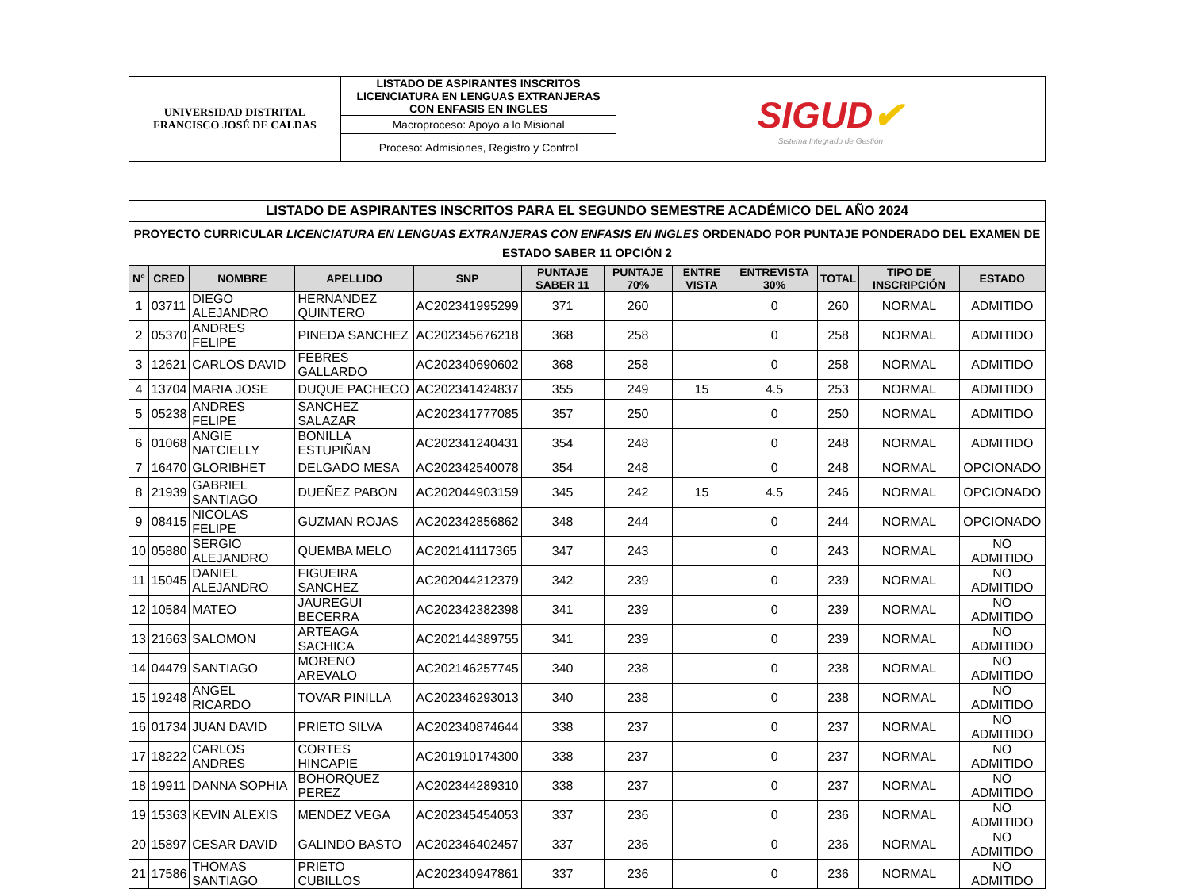| UNIVERSIDAD DISTRITAL FRANCISCO JOSÉ DE CALDAS | LISTADO DE ASPIRANTES INSCRITOS LICENCIATURA EN LENGUAS EXTRANJERAS CON ENFASIS EN INGLES | SIGUD ✔ Sistema Integrado de Gestión |
| | Macroproceso: Apoyo a lo Misional | |
| | Proceso: Admisiones, Registro y Control | |
| LISTADO DE ASPIRANTES INSCRITOS PARA EL SEGUNDO SEMESTRE ACADÉMICO DEL AÑO 2024 | | | | | | | | | | | |
| PROYECTO CURRICULAR LICENCIATURA EN LENGUAS EXTRANJERAS CON ENFASIS EN INGLES ORDENADO POR PUNTAJE PONDERADO DEL EXAMEN DE ESTADO SABER 11 OPCIÓN 2 | | | | | | | | | | | |
| N° | CRED | NOMBRE | APELLIDO | SNP | PUNTAJE SABER 11 | PUNTAJE 70% | ENTRE VISTA | ENTREVISTA 30% | TOTAL | TIPO DE INSCRIPCIÓN | ESTADO |
| 1 | 03711 | DIEGO ALEJANDRO | HERNANDEZ QUINTERO | AC202341995299 | 371 | 260 | | 0 | 260 | NORMAL | ADMITIDO |
| 2 | 05370 | ANDRES FELIPE | PINEDA SANCHEZ | AC202345676218 | 368 | 258 | | 0 | 258 | NORMAL | ADMITIDO |
| 3 | 12621 | CARLOS DAVID | FEBRES GALLARDO | AC202340690602 | 368 | 258 | | 0 | 258 | NORMAL | ADMITIDO |
| 4 | 13704 | MARIA JOSE | DUQUE PACHECO | AC202341424837 | 355 | 249 | 15 | 4.5 | 253 | NORMAL | ADMITIDO |
| 5 | 05238 | ANDRES FELIPE | SANCHEZ SALAZAR | AC202341777085 | 357 | 250 | | 0 | 250 | NORMAL | ADMITIDO |
| 6 | 01068 | ANGIE NATCIELLY | BONILLA ESTUPIÑAN | AC202341240431 | 354 | 248 | | 0 | 248 | NORMAL | ADMITIDO |
| 7 | 16470 | GLORIBHET | DELGADO MESA | AC202342540078 | 354 | 248 | | 0 | 248 | NORMAL | OPCIONADO |
| 8 | 21939 | GABRIEL SANTIAGO | DUEÑEZ PABON | AC202044903159 | 345 | 242 | 15 | 4.5 | 246 | NORMAL | OPCIONADO |
| 9 | 08415 | NICOLAS FELIPE | GUZMAN ROJAS | AC202342856862 | 348 | 244 | | 0 | 244 | NORMAL | OPCIONADO |
| 10 | 05880 | SERGIO ALEJANDRO | QUEMBA MELO | AC202141117365 | 347 | 243 | | 0 | 243 | NORMAL | NO ADMITIDO |
| 11 | 15045 | DANIEL ALEJANDRO | FIGUEIRA SANCHEZ | AC202044212379 | 342 | 239 | | 0 | 239 | NORMAL | NO ADMITIDO |
| 12 | 10584 | MATEO | JAUREGUI BECERRA | AC202342382398 | 341 | 239 | | 0 | 239 | NORMAL | NO ADMITIDO |
| 13 | 21663 | SALOMON | ARTEAGA SACHICA | AC202144389755 | 341 | 239 | | 0 | 239 | NORMAL | NO ADMITIDO |
| 14 | 04479 | SANTIAGO | MORENO AREVALO | AC202146257745 | 340 | 238 | | 0 | 238 | NORMAL | NO ADMITIDO |
| 15 | 19248 | ANGEL RICARDO | TOVAR PINILLA | AC202346293013 | 340 | 238 | | 0 | 238 | NORMAL | NO ADMITIDO |
| 16 | 01734 | JUAN DAVID | PRIETO SILVA | AC202340874644 | 338 | 237 | | 0 | 237 | NORMAL | NO ADMITIDO |
| 17 | 18222 | CARLOS ANDRES | CORTES HINCAPIE | AC201910174300 | 338 | 237 | | 0 | 237 | NORMAL | NO ADMITIDO |
| 18 | 19911 | DANNA SOPHIA | BOHORQUEZ PEREZ | AC202344289310 | 338 | 237 | | 0 | 237 | NORMAL | NO ADMITIDO |
| 19 | 15363 | KEVIN ALEXIS | MENDEZ VEGA | AC202345454053 | 337 | 236 | | 0 | 236 | NORMAL | NO ADMITIDO |
| 20 | 15897 | CESAR DAVID | GALINDO BASTO | AC202346402457 | 337 | 236 | | 0 | 236 | NORMAL | NO ADMITIDO |
| 21 | 17586 | THOMAS SANTIAGO | PRIETO CUBILLOS | AC202340947861 | 337 | 236 | | 0 | 236 | NORMAL | NO ADMITIDO |